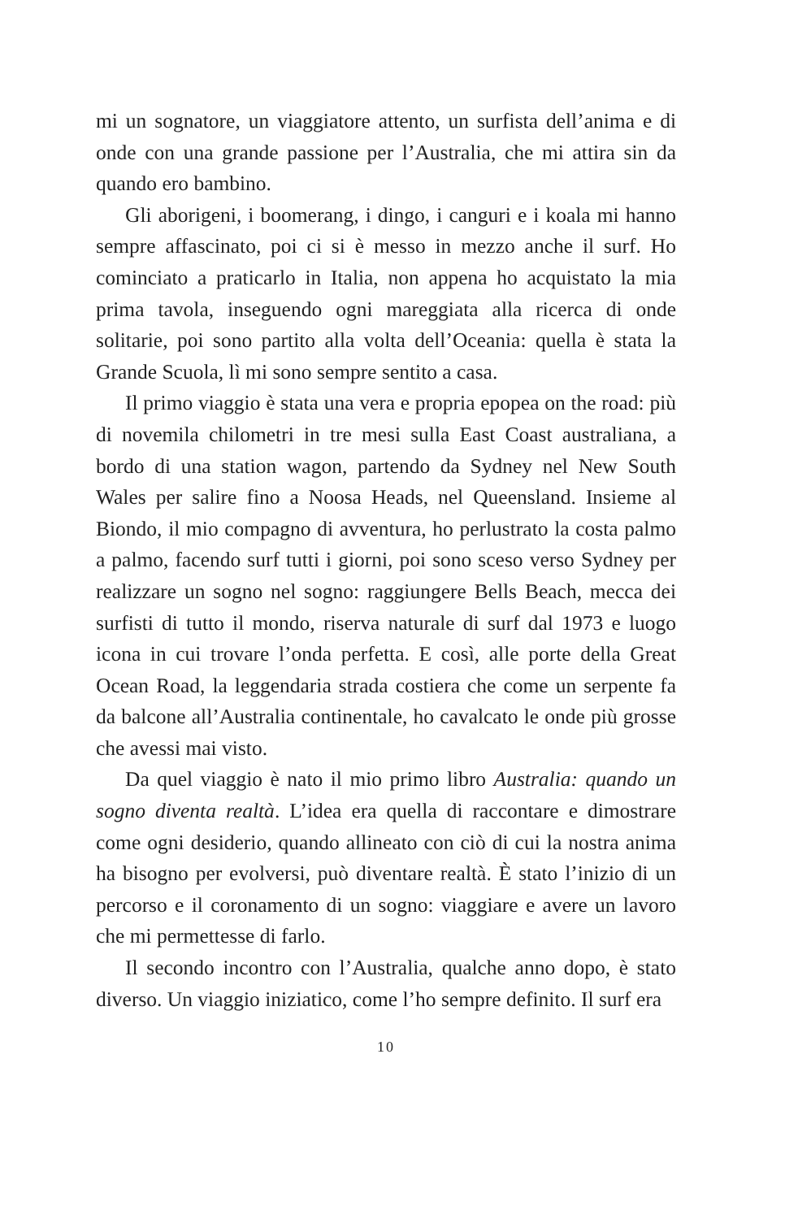mi un sognatore, un viaggiatore attento, un surfista dell’anima e di onde con una grande passione per l’Australia, che mi attira sin da quando ero bambino.
Gli aborigeni, i boomerang, i dingo, i canguri e i koala mi hanno sempre affascinato, poi ci si è messo in mezzo anche il surf. Ho cominciato a praticarlo in Italia, non appena ho acquistato la mia prima tavola, inseguendo ogni mareggiata alla ricerca di onde solitarie, poi sono partito alla volta dell’Oceania: quella è stata la Grande Scuola, lì mi sono sempre sentito a casa.
Il primo viaggio è stata una vera e propria epopea on the road: più di novemila chilometri in tre mesi sulla East Coast australiana, a bordo di una station wagon, partendo da Sydney nel New South Wales per salire fino a Noosa Heads, nel Queensland. Insieme al Biondo, il mio compagno di avventura, ho perlustrato la costa palmo a palmo, facendo surf tutti i giorni, poi sono sceso verso Sydney per realizzare un sogno nel sogno: raggiungere Bells Beach, mecca dei surfisti di tutto il mondo, riserva naturale di surf dal 1973 e luogo icona in cui trovare l’onda perfetta. E così, alle porte della Great Ocean Road, la leggendaria strada costiera che come un serpente fa da balcone all’Australia continentale, ho cavalcato le onde più grosse che avessi mai visto.
Da quel viaggio è nato il mio primo libro Australia: quando un sogno diventa realtà. L’idea era quella di raccontare e dimostrare come ogni desiderio, quando allineato con ciò di cui la nostra anima ha bisogno per evolversi, può diventare realtà. È stato l’inizio di un percorso e il coronamento di un sogno: viaggiare e avere un lavoro che mi permettesse di farlo.
Il secondo incontro con l’Australia, qualche anno dopo, è stato diverso. Un viaggio iniziatico, come l’ho sempre definito. Il surf era
10